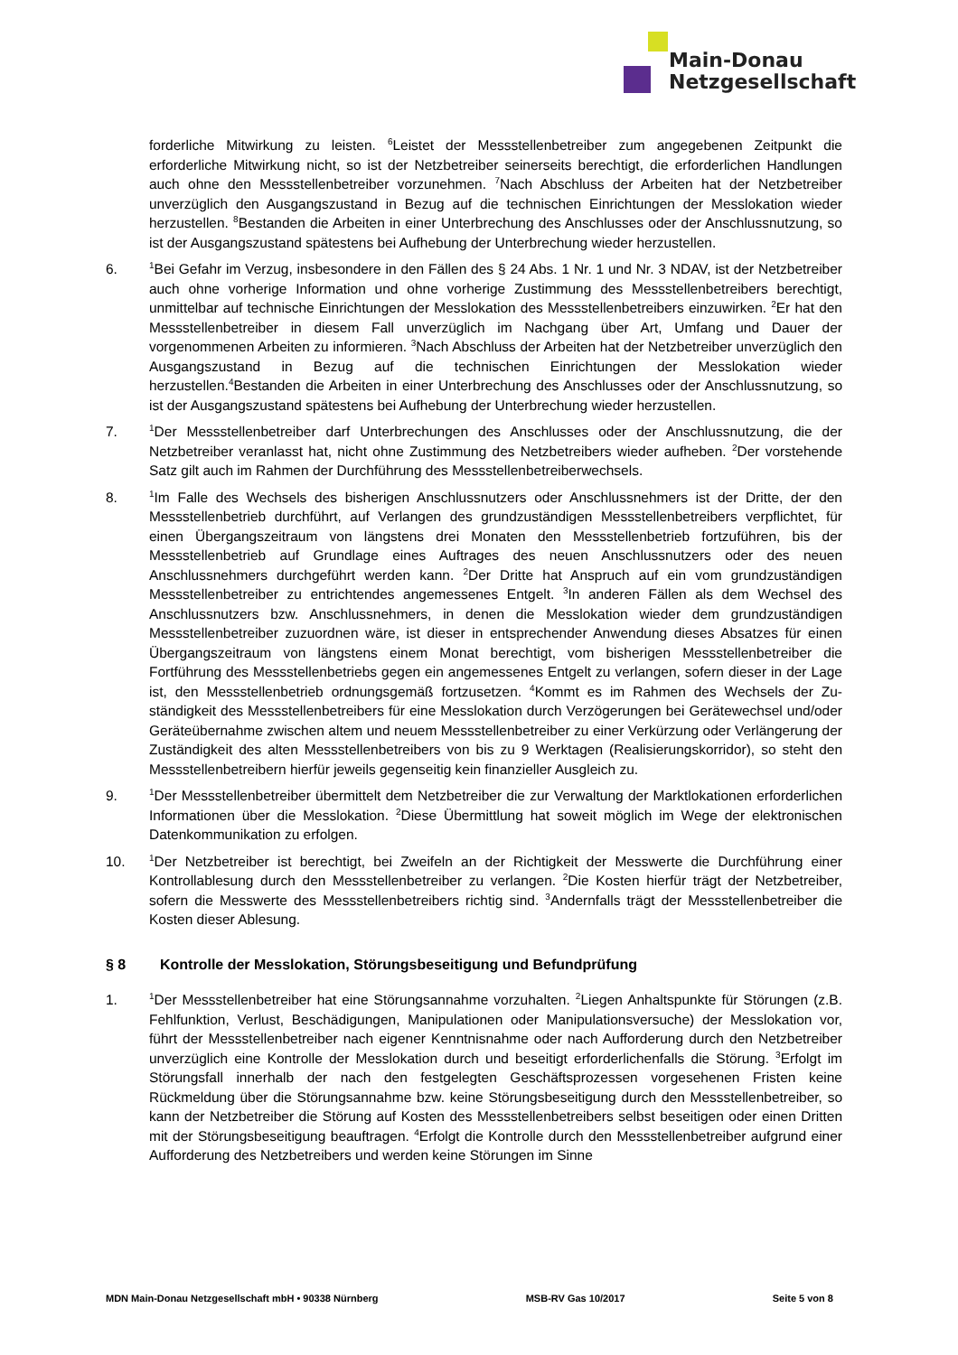Main-Donau
Netzgesellschaft
forderliche Mitwirkung zu leisten. <sup>6</sup>Leistet der Messstellenbetreiber zum angegebenen Zeitpunkt die erforderliche Mitwirkung nicht, so ist der Netzbetreiber seinerseits berechtigt, die erforderlichen Handlungen auch ohne den Messstellenbetreiber vorzunehmen. <sup>7</sup>Nach Abschluss der Arbeiten hat der Netzbetreiber unverzüglich den Ausgangszustand in Bezug auf die technischen Einrichtungen der Messlokation wieder herzustellen. <sup>8</sup>Bestanden die Arbeiten in einer Unterbrechung des Anschlusses oder der Anschlussnutzung, so ist der Ausgangszustand spätestens bei Aufhebung der Unterbrechung wieder herzustellen.
6.
<sup>1</sup> Bei Gefahr im Verzug, insbesondere in den Fällen des § 24 Abs. 1 Nr. 1 und Nr. 3 NDAV, ist der Netzbetreiber auch ohne vorherige Information und ohne vorherige Zustimmung des Messstellen­betreibers berechtigt, unmittelbar auf technische Einrichtungen der Messlokation des Mess­stellenbetreibers einzuwirken. <sup>2</sup>Er hat den Messstellenbetreiber in diesem Fall unverzüglich im Nachgang über Art, Umfang und Dauer der vorgenommenen Arbeiten zu informieren. <sup>3</sup>Nach Abschluss der Arbeiten hat der Netzbetreiber unverzüglich den Ausgangszustand in Bezug auf die technischen Einrichtungen der Messlokation wieder herzustellen.<sup>4</sup>Bestanden die Arbeiten in einer Unterbrechung des Anschlusses oder der Anschlussnutzung, so ist der Ausgangszustand spätes­tens bei Aufhebung der Unterbrechung wieder herzustellen.
7.
<sup>1</sup> Der Messstellenbetreiber darf Unterbrechungen des Anschlusses oder der Anschlussnutzung, die der Netzbetreiber veranlasst hat, nicht ohne Zustimmung des Netzbetreibers wieder aufheben. <sup>2</sup>Der vorstehende Satz gilt auch im Rahmen der Durchführung des Messstellenbetreiberwechsels.
8.
<sup>1</sup> Im Falle des Wechsels des bisherigen Anschlussnutzers oder Anschlussnehmers ist der Dritte, der den Messstellenbetrieb durchführt, auf Verlangen des grundzuständigen Messstellenbetrei­bers verpflichtet, für einen Übergangszeitraum von längstens drei Monaten den Messstellenbetrieb fortzuführen, bis der Messstellenbetrieb auf Grundlage eines Auftrages des neuen Anschluss­nutzers oder des neuen Anschlussnehmers durchgeführt werden kann. <sup>2</sup>Der Dritte hat Anspruch auf ein vom grundzuständigen Messstellenbetreiber zu entrichtendes angemessenes Entgelt. <sup>3</sup>In anderen Fällen als dem Wechsel des Anschlussnutzers bzw. Anschlussnehmers, in denen die Messlokation wieder dem grundzuständigen Messstellenbetreiber zuzuordnen wäre, ist dieser in entsprechender Anwendung dieses Absatzes für einen Übergangszeitraum von längstens einem Monat berechtigt, vom bisherigen Messstellenbetreiber die Fortführung des Messstellenbetriebs gegen ein angemessenes Entgelt zu verlangen, sofern dieser in der Lage ist, den Messstellenbetrieb ordnungsgemäß fortzusetzen. <sup>4</sup>Kommt es im Rahmen des Wechsels der Zu­ständigkeit des Messstellenbetreibers für eine Messlokation durch Verzögerungen bei Geräte­wechsel und/oder Geräteübernahme zwischen altem und neuem Messstellenbetreiber zu einer Verkürzung oder Verlängerung der Zuständigkeit des alten Messstellenbetreibers von bis zu 9 Werktagen (Realisierungskorridor), so steht den Messstellenbetreibern hierfür jeweils gegenseitig kein finanzieller Ausgleich zu.
9.
<sup>1</sup> Der Messstellenbetreiber übermittelt dem Netzbetreiber die zur Verwaltung der Marktlokationen erforderlichen Informationen über die Messlokation. <sup>2</sup>Diese Übermittlung hat soweit möglich im Wege der elektronischen Datenkommunikation zu erfolgen.
10.
<sup>1</sup> Der Netzbetreiber ist berechtigt, bei Zweifeln an der Richtigkeit der Messwerte die Durchführung einer Kontrollablesung durch den Messstellenbetreiber zu verlangen. <sup>2</sup>Die Kosten hierfür trägt der Netzbetreiber, sofern die Messwerte des Messstellenbetreibers richtig sind. <sup>3</sup>Andernfalls trägt der Messstellenbetreiber die Kosten dieser Ablesung.
§ 8 Kontrolle der Messlokation, Störungsbeseitigung und Befundprüfung
1.
<sup>1</sup> Der Messstellenbetreiber hat eine Störungsannahme vorzuhalten. <sup>2</sup>Liegen Anhaltspunkte für Störungen (z.B. Fehlfunktion, Verlust, Beschädigungen, Manipulationen oder Manipulations­versuche) der Messlokation vor, führt der Messstellenbetreiber nach eigener Kenntnisnahme oder nach Aufforderung durch den Netzbetreiber unverzüglich eine Kontrolle der Messlokation durch und beseitigt erforderlichenfalls die Störung. <sup>3</sup>Erfolgt im Störungsfall innerhalb der nach den festgelegten Geschäftsprozessen vorgesehenen Fristen keine Rückmeldung über die Störungsannahme bzw. keine Störungsbeseitigung durch den Messstellenbetreiber, so kann der Netzbetreiber die Störung auf Kosten des Messstellenbetreibers selbst beseitigen oder einen Dritten mit der Störungsbeseitigung beauftragen. <sup>4</sup>Erfolgt die Kontrolle durch den Messstellen­betreiber aufgrund einer Aufforderung des Netzbetreibers und werden keine Störungen im Sinne
MDN Main-Donau Netzgesellschaft mbH • 90338 Nürnberg MSB-RV Gas 10/2017 Seite 5 von 8